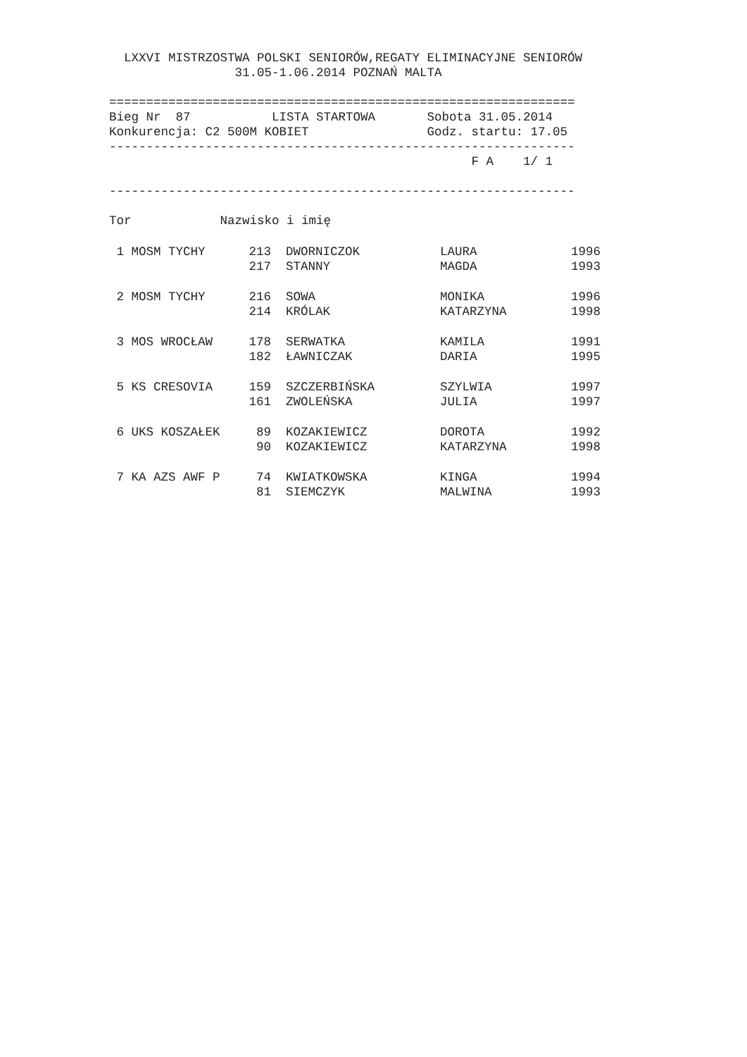LXXVI MISTRZOSTWA POLSKI SENIORÓW,REGATY ELIMINACYJNE SENIORÓW
                 31.05-1.06.2014 POZNAŃ MALTA

===============================================================
Bieg Nr  87           LISTA STARTOWA       Sobota 31.05.2014
Konkurencja: C2 500M KOBIET                Godz. startu: 17.05
---------------------------------------------------------------
                                                 F A    1/ 1

---------------------------------------------------------------

Tor            Nazwisko i imię
| 1 MOSM TYCHY | 213 | DWORNICZOK | LAURA | 1996 |
| | 217 | STANNY | MAGDA | 1993 |
| 2 MOSM TYCHY | 216 | SOWA | MONIKA | 1996 |
| | 214 | KRÓLAK | KATARZYNA | 1998 |
| 3 MOS WROCŁAW | 178 | SERWATKA | KAMILA | 1991 |
| | 182 | ŁAWNICZAK | DARIA | 1995 |
| 5 KS CRESOVIA | 159 | SZCZERBIŃSKA | SZYLWIA | 1997 |
| | 161 | ZWOLEŃSKA | JULIA | 1997 |
| 6 UKS KOSZAŁEK | 89 | KOZAKIEWICZ | DOROTA | 1992 |
| | 90 | KOZAKIEWICZ | KATARZYNA | 1998 |
| 7 KA AZS AWF P | 74 | KWIATKOWSKA | KINGA | 1994 |
| | 81 | SIEMCZYK | MALWINA | 1993 |